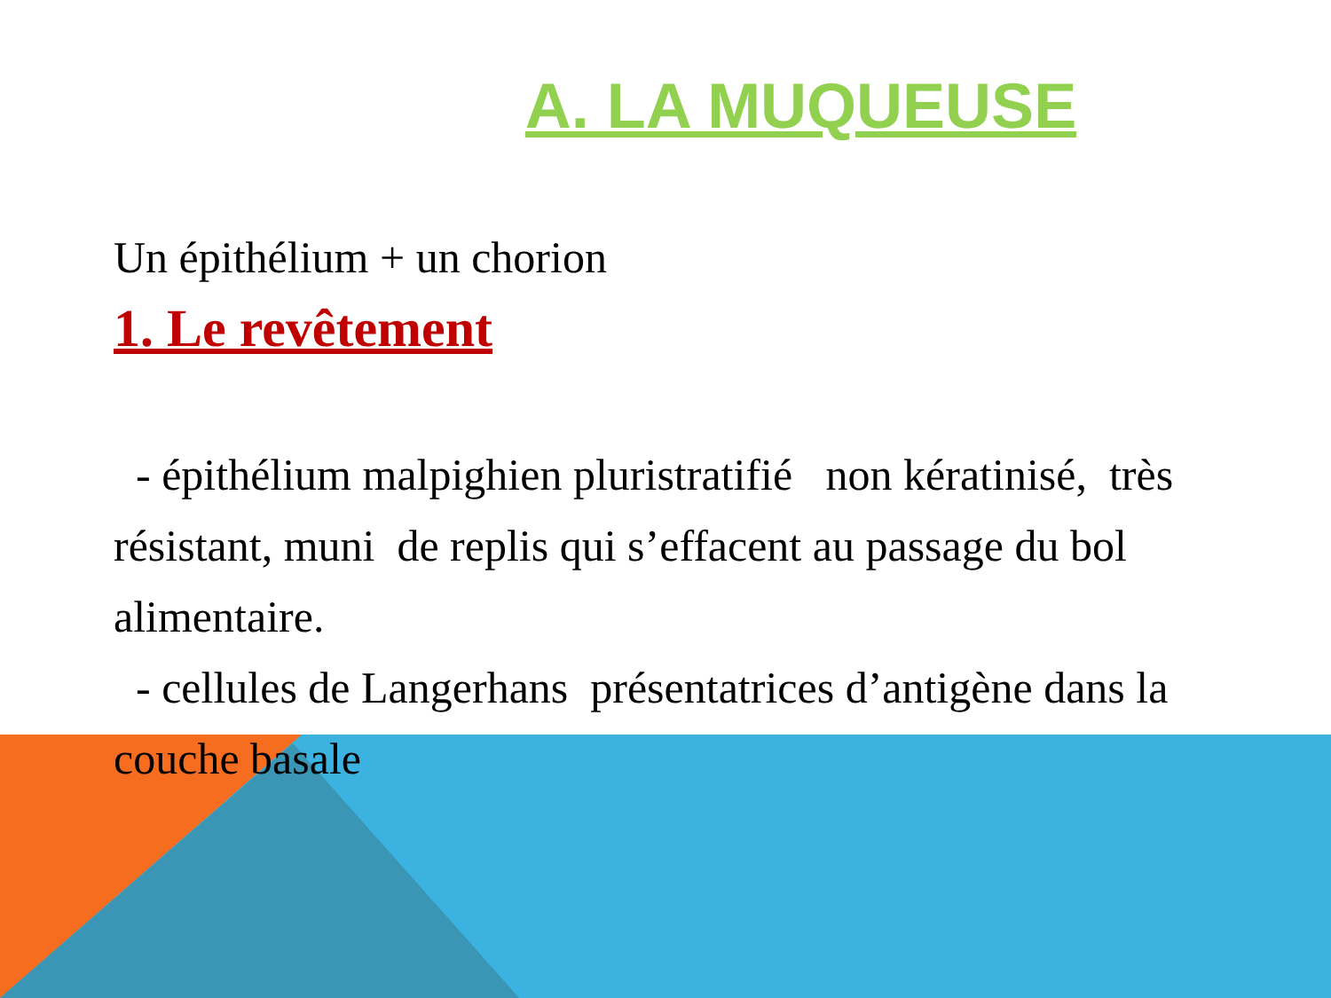A. LA MUQUEUSE
Un épithélium + un chorion
1. Le revêtement
- épithélium malpighien pluristratifié non kératinisé, très résistant, muni de replis qui s’effacent au passage du bol alimentaire.
- cellules de Langerhans présentatrices d’antigène dans la couche basale